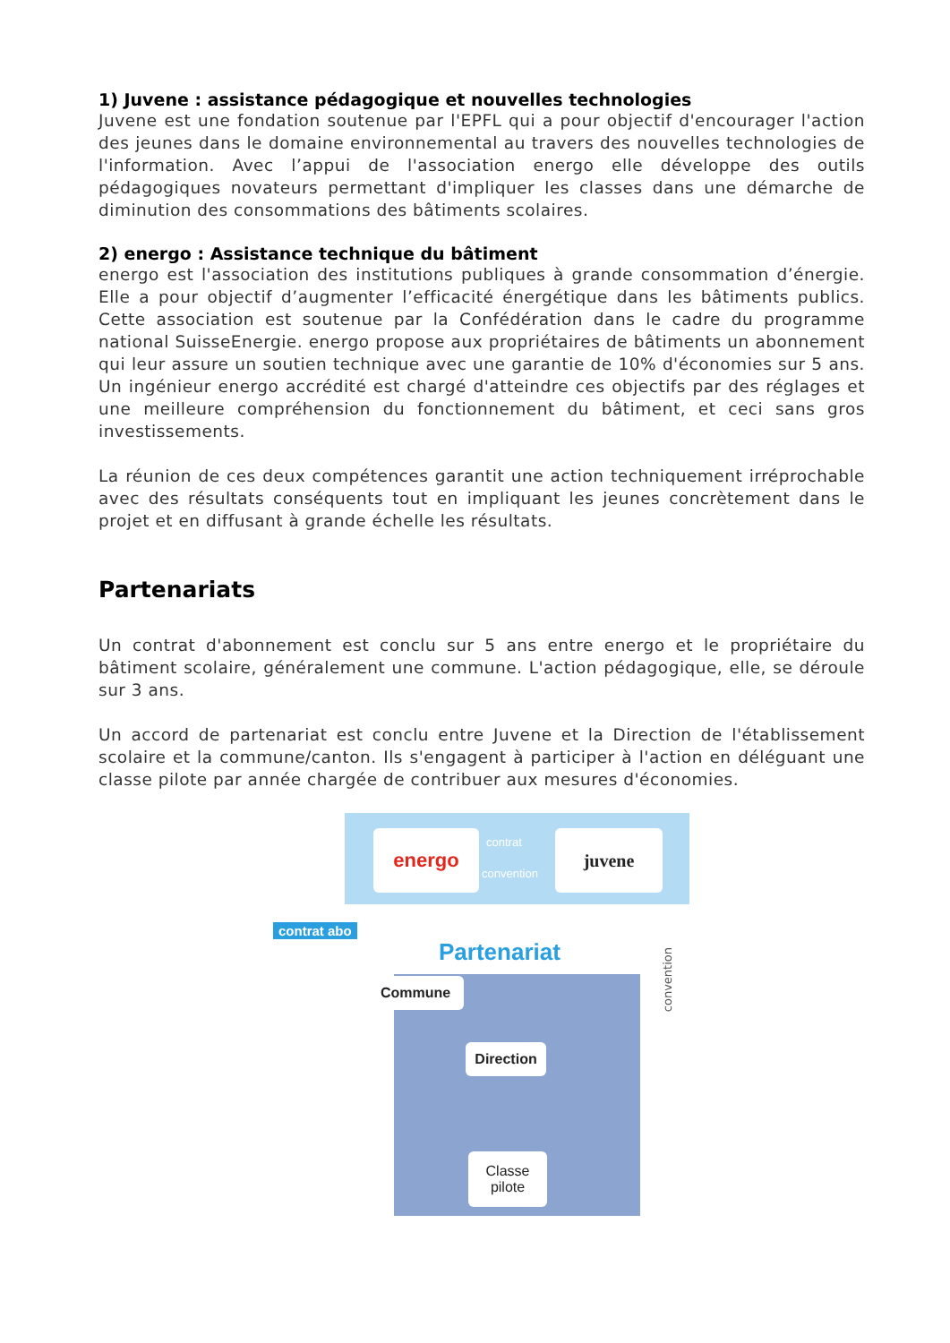1) Juvene : assistance pédagogique et nouvelles technologies
Juvene est une fondation soutenue par l'EPFL qui a pour objectif d'encourager l'action des jeunes dans le domaine environnemental au travers des nouvelles technologies de l'information. Avec l’appui de l'association energo elle développe des outils pédagogiques novateurs permettant d'impliquer les classes dans une démarche de diminution des consommations des bâtiments scolaires.
2) energo : Assistance technique du bâtiment
energo est l'association des institutions publiques à grande consommation d’énergie. Elle a pour objectif d’augmenter l’efficacité énergétique dans les bâtiments publics. Cette association est soutenue par la Confédération dans le cadre du programme national SuisseEnergie. energo propose aux propriétaires de bâtiments un abonnement qui leur assure un soutien technique avec une garantie de 10% d'économies sur 5 ans. Un ingénieur energo accrédité est chargé d'atteindre ces objectifs par des réglages et une meilleure compréhension du fonctionnement du bâtiment, et ceci sans gros investissements.
La réunion de ces deux compétences garantit une action techniquement irréprochable avec des résultats conséquents tout en impliquant les jeunes concrètement dans le projet et en diffusant à grande échelle les résultats.
Partenariats
Un contrat d'abonnement est conclu sur 5 ans entre energo et le propriétaire du bâtiment scolaire, généralement une commune. L'action pédagogique, elle, se déroule sur 3 ans.
Un accord de partenariat est conclu entre Juvene et la Direction de l'établissement scolaire et la commune/canton. Ils s'engagent à participer à l'action en déléguant une classe pilote par année chargée de contribuer aux mesures d'économies.
energo contrat
convention
juvene
contrat abo
Partenariat
Commune
convention
Direction
Classe
pilote